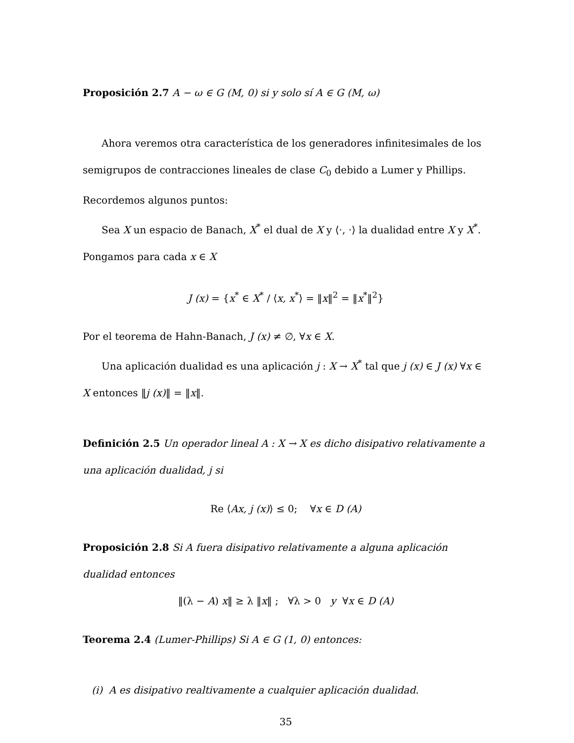Proposición 2.7 A − ω ∈ G (M, 0) si y solo sí A ∈ G (M, ω)
Ahora veremos otra característica de los generadores infinitesimales de los semigrupos de contracciones lineales de clase C<sub>0</sub> debido a Lumer y Phillips. Recordemos algunos puntos:
Sea X un espacio de Banach, X<sup>*</sup> el dual de X y ⟨·, ·⟩ la dualidad entre X y X<sup>*</sup>. Pongamos para cada x ∈ X
J (x) = {x<sup>*</sup> ∈ X<sup>*</sup> / ⟨x, x<sup>*</sup>⟩ = ‖x‖<sup>2</sup> = ‖x<sup>*</sup>‖<sup>2</sup>}
Por el teorema de Hahn-Banach, J (x) ≠ ∅, ∀x ∈ X.
Una aplicación dualidad es una aplicación j : X → X<sup>*</sup> tal que j (x) ∈ J (x) ∀x ∈ X entonces ‖j (x)‖ = ‖x‖.
Definición 2.5 Un operador lineal A : X → X es dicho disipativo relativamente a una aplicación dualidad, j si
Re ⟨Ax, j (x)⟩ ≤ 0; ∀x ∈ D (A)
Proposición 2.8 Si A fuera disipativo relativamente a alguna aplicación dualidad entonces
‖(λ − A) x‖ ≥ λ ‖x‖ ; ∀λ > 0 y ∀x ∈ D (A)
Teorema 2.4 (Lumer-Phillips) Si A ∈ G (1, 0) entonces:
(i) A es disipativo realtivamente a cualquier aplicación dualidad.
35